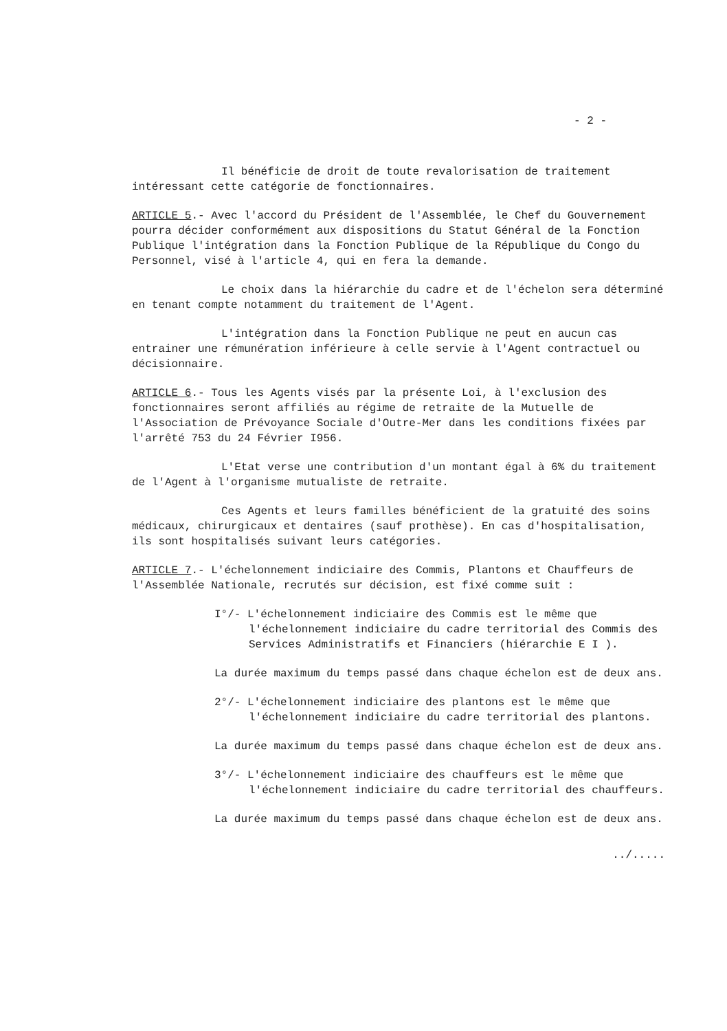- 2 -
Il bénéficie de droit de toute revalorisation de traitement intéressant cette catégorie de fonctionnaires.
ARTICLE 5.- Avec l'accord du Président de l'Assemblée, le Chef du Gouvernement pourra décider conformément aux dispositions du Statut Général de la Fonction Publique l'intégration dans la Fonction Publique de la République du Congo du Personnel, visé à l'article 4, qui en fera la demande.
Le choix dans la hiérarchie du cadre et de l'échelon sera déterminé en tenant compte notamment du traitement de l'Agent.
L'intégration dans la Fonction Publique ne peut en aucun cas entrainer une rémunération inférieure à celle servie à l'Agent contractuel ou décisionnaire.
ARTICLE 6.- Tous les Agents visés par la présente Loi, à l'exclusion des fonctionnaires seront affiliés au régime de retraite de la Mutuelle de l'Association de Prévoyance Sociale d'Outre-Mer dans les conditions fixées par l'arrêté 753 du 24 Février I956.
L'Etat verse une contribution d'un montant égal à 6% du traitement de l'Agent à l'organisme mutualiste de retraite.
Ces Agents et leurs familles bénéficient de la gratuité des soins médicaux, chirurgicaux et dentaires (sauf prothèse). En cas d'hospitalisation, ils sont hospitalisés suivant leurs catégories.
ARTICLE 7.- L'échelonnement indiciaire des Commis, Plantons et Chauffeurs de l'Assemblée Nationale, recrutés sur décision, est fixé comme suit :
I°/- L'échelonnement indiciaire des Commis est le même que l'échelonnement indiciaire du cadre territorial des Commis des Services Administratifs et Financiers (hiérarchie E I ).
La durée maximum du temps passé dans chaque échelon est de deux ans.
2°/- L'échelonnement indiciaire des plantons est le même que l'échelonnement indiciaire du cadre territorial des plantons.
La durée maximum du temps passé dans chaque échelon est de deux ans.
3°/- L'échelonnement indiciaire des chauffeurs est le même que l'échelonnement indiciaire du cadre territorial des chauffeurs.
La durée maximum du temps passé dans chaque échelon est de deux ans.
../.....